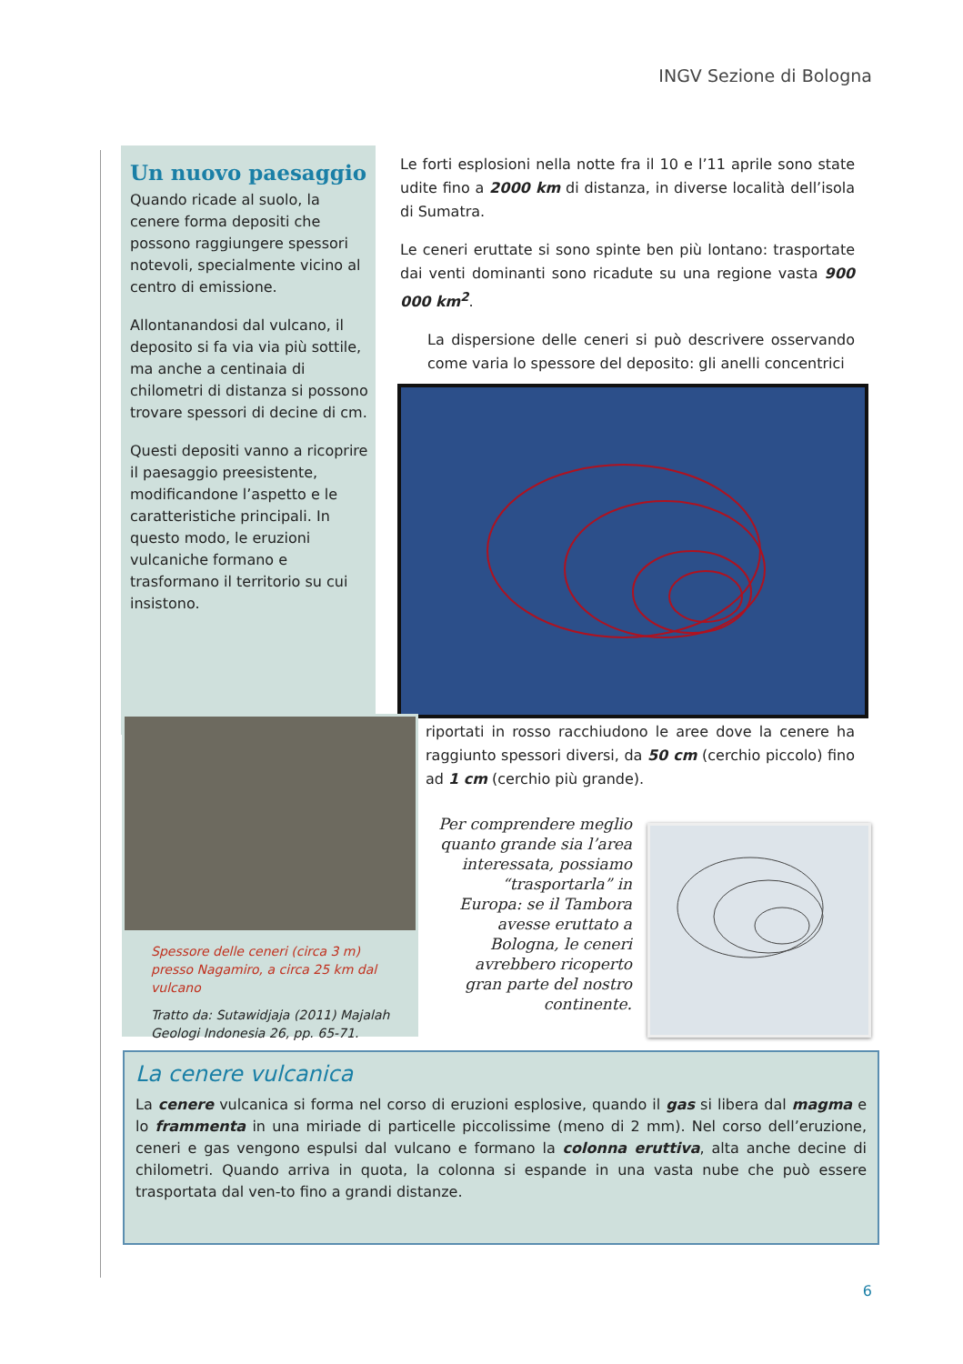INGV Sezione di Bologna
Un nuovo paesaggio
Quando ricade al suolo, la cenere forma depositi che possono raggiungere spessori notevoli, specialmente vicino al centro di emissione.
Allontanandosi dal vulcano, il deposito si fa via via più sottile, ma anche a centinaia di chilometri di distanza si possono trovare spessori di decine di cm.
Questi depositi vanno a ricoprire il paesaggio preesistente, modificandone l’aspetto e le caratteristiche principali. In questo modo, le eruzioni vulcaniche formano e trasformano il territorio su cui insistono.
Le forti esplosioni nella notte fra il 10 e l’11 aprile sono state udite fino a 2000 km di distanza, in diverse località dell’isola di Sumatra.
Le ceneri eruttate si sono spinte ben più lontano: trasportate dai venti dominanti sono ricadute su una regione vasta 900 000 km<sup>2</sup>.
La dispersione delle ceneri si può descrivere osservando come varia lo spessore del deposito: gli anelli concentrici
riportati in rosso racchiudono le aree dove la cenere ha raggiunto spessori diversi, da 50 cm (cerchio piccolo) fino ad 1 cm (cerchio più grande).
Spessore delle ceneri (circa 3 m) presso Nagamiro, a circa 25 km dal vulcano
Tratto da: Sutawidjaja (2011) Majalah Geologi Indonesia 26, pp. 65-71.
Per comprendere meglio quanto grande sia l’area interessata, possiamo “trasportarla” in Europa: se il Tambora avesse eruttato a Bologna, le ceneri avrebbero ricoperto gran parte del nostro continente.
La cenere vulcanica
La cenere vulcanica si forma nel corso di eruzioni esplosive, quando il gas si libera dal magma e lo frammenta in una miriade di particelle piccolissime (meno di 2 mm). Nel corso dell’eruzione, ceneri e gas vengono espulsi dal vulcano e formano la colonna eruttiva, alta anche decine di chilometri. Quando arriva in quota, la colonna si espande in una vasta nube che può essere trasportata dal ven-to fino a grandi distanze.
6